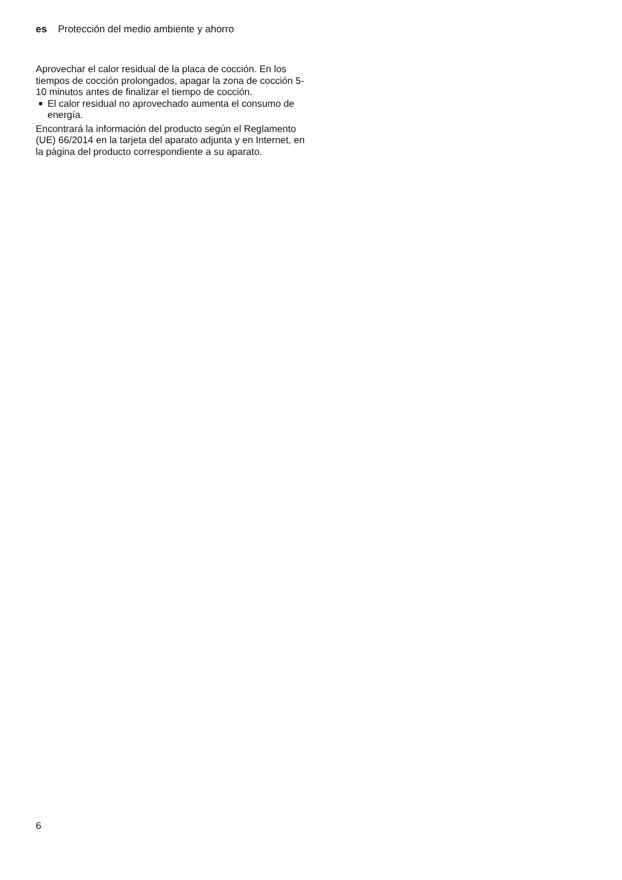es Protección del medio ambiente y ahorro
Aprovechar el calor residual de la placa de cocción. En los tiempos de cocción prolongados, apagar la zona de cocción 5-10 minutos antes de finalizar el tiempo de cocción.
■ El calor residual no aprovechado aumenta el consumo de energía.
Encontrará la información del producto según el Reglamento (UE) 66/2014 en la tarjeta del aparato adjunta y en Internet, en la página del producto correspondiente a su aparato.
6